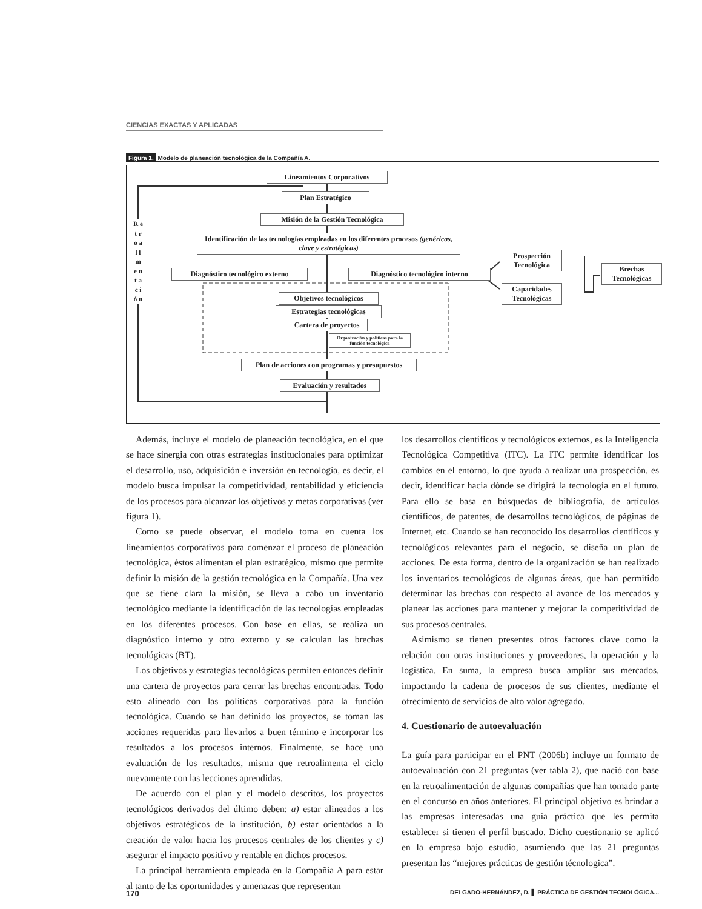CIENCIAS EXACTAS Y APLICADAS
Figura 1. Modelo de planeación tecnológica de la Compañía A.
Lineamientos Corporativos
Plan Estratégico
Misión de la Gestión Tecnológica
Identificación de las tecnologías empleadas en los diferentes procesos (genéricas, clave y estratégicas)
Diagnóstico tecnológico externo
Diagnóstico tecnológico interno
Prospección Tecnológica
Capacidades Tecnológicas
Brechas Tecnológicas
Objetivos tecnológicos
Estrategias tecnológicas
Cartera de proyectos
Organización y políticas para la función tecnológica
Plan de acciones con programas y presupuestos
Evaluación y resultados
R e t r o a l i m e n t a c i ó n
Además, incluye el modelo de planeación tecnológica, en el que se hace sinergia con otras estrategias institucionales para optimizar el desarrollo, uso, adquisición e inversión en tecnología, es decir, el modelo busca impulsar la competitividad, rentabilidad y eficiencia de los procesos para alcanzar los objetivos y metas corporativas (ver figura 1).
Como se puede observar, el modelo toma en cuenta los lineamientos corporativos para comenzar el proceso de planeación tecnológica, éstos alimentan el plan estratégico, mismo que permite definir la misión de la gestión tecnológica en la Compañía. Una vez que se tiene clara la misión, se lleva a cabo un inventario tecnológico mediante la identificación de las tecnologías empleadas en los diferentes procesos. Con base en ellas, se realiza un diagnóstico interno y otro externo y se calculan las brechas tecnológicas (BT).
Los objetivos y estrategias tecnológicas permiten entonces definir una cartera de proyectos para cerrar las brechas encontradas. Todo esto alineado con las políticas corporativas para la función tecnológica. Cuando se han definido los proyectos, se toman las acciones requeridas para llevarlos a buen término e incorporar los resultados a los procesos internos. Finalmente, se hace una evaluación de los resultados, misma que retroalimenta el ciclo nuevamente con las lecciones aprendidas.
De acuerdo con el plan y el modelo descritos, los proyectos tecnológicos derivados del último deben: a) estar alineados a los objetivos estratégicos de la institución, b) estar orientados a la creación de valor hacia los procesos centrales de los clientes y c) asegurar el impacto positivo y rentable en dichos procesos.
La principal herramienta empleada en la Compañía A para estar al tanto de las oportunidades y amenazas que representan
los desarrollos científicos y tecnológicos externos, es la Inteligencia Tecnológica Competitiva (ITC). La ITC permite identificar los cambios en el entorno, lo que ayuda a realizar una prospección, es decir, identificar hacia dónde se dirigirá la tecnología en el futuro. Para ello se basa en búsquedas de bibliografía, de artículos científicos, de patentes, de desarrollos tecnológicos, de páginas de Internet, etc. Cuando se han reconocido los desarrollos científicos y tecnológicos relevantes para el negocio, se diseña un plan de acciones. De esta forma, dentro de la organización se han realizado los inventarios tecnológicos de algunas áreas, que han permitido determinar las brechas con respecto al avance de los mercados y planear las acciones para mantener y mejorar la competitividad de sus procesos centrales.
Asimismo se tienen presentes otros factores clave como la relación con otras instituciones y proveedores, la operación y la logística. En suma, la empresa busca ampliar sus mercados, impactando la cadena de procesos de sus clientes, mediante el ofrecimiento de servicios de alto valor agregado.
4. Cuestionario de autoevaluación
La guía para participar en el PNT (2006b) incluye un formato de autoevaluación con 21 preguntas (ver tabla 2), que nació con base en la retroalimentación de algunas compañías que han tomado parte en el concurso en años anteriores. El principal objetivo es brindar a las empresas interesadas una guía práctica que les permita establecer si tienen el perfil buscado. Dicho cuestionario se aplicó en la empresa bajo estudio, asumiendo que las 21 preguntas presentan las “mejores prácticas de gestión técnologica”.
170 DELGADO-HERNÁNDEZ, D. ▌ PRÁCTICA DE GESTIÓN TECNOLÓGICA...